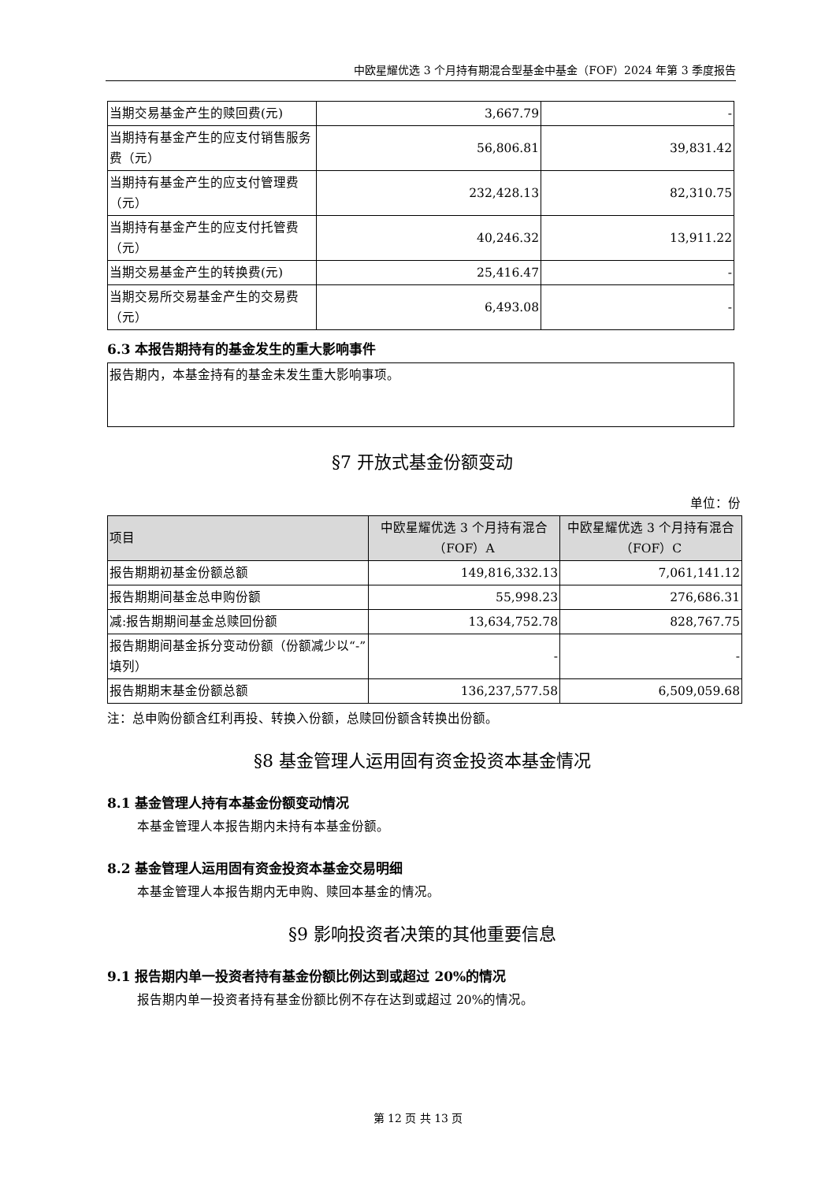中欧星耀优选 3 个月持有期混合型基金中基金（FOF）2024 年第 3 季度报告
| 当期交易基金产生的赎回费(元) | 3,667.79 | - |
| 当期持有基金产生的应支付销售服务费（元） | 56,806.81 | 39,831.42 |
| 当期持有基金产生的应支付管理费（元） | 232,428.13 | 82,310.75 |
| 当期持有基金产生的应支付托管费（元） | 40,246.32 | 13,911.22 |
| 当期交易基金产生的转换费(元) | 25,416.47 | - |
| 当期交易所交易基金产生的交易费（元） | 6,493.08 | - |
6.3 本报告期持有的基金发生的重大影响事件
| 报告期内，本基金持有的基金未发生重大影响事项。 |
§7 开放式基金份额变动
单位：份
| 项目 | 中欧星耀优选 3 个月持有混合（FOF）A | 中欧星耀优选 3 个月持有混合（FOF）C |
| 报告期期初基金份额总额 | 149,816,332.13 | 7,061,141.12 |
| 报告期期间基金总申购份额 | 55,998.23 | 276,686.31 |
| 减:报告期期间基金总赎回份额 | 13,634,752.78 | 828,767.75 |
| 报告期期间基金拆分变动份额（份额减少以“-”填列） | - | - |
| 报告期期末基金份额总额 | 136,237,577.58 | 6,509,059.68 |
注：总申购份额含红利再投、转换入份额，总赎回份额含转换出份额。
§8 基金管理人运用固有资金投资本基金情况
8.1 基金管理人持有本基金份额变动情况
本基金管理人本报告期内未持有本基金份额。
8.2 基金管理人运用固有资金投资本基金交易明细
本基金管理人本报告期内无申购、赎回本基金的情况。
§9 影响投资者决策的其他重要信息
9.1 报告期内单一投资者持有基金份额比例达到或超过 20%的情况
报告期内单一投资者持有基金份额比例不存在达到或超过 20%的情况。
第 12 页 共 13 页